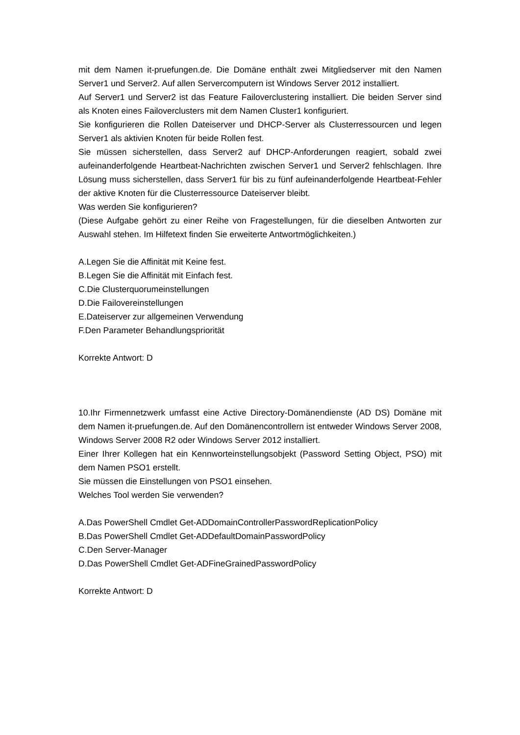mit dem Namen it-pruefungen.de. Die Domäne enthält zwei Mitgliedserver mit den Namen Server1 und Server2. Auf allen Servercomputern ist Windows Server 2012 installiert.
Auf Server1 und Server2 ist das Feature Failoverclustering installiert. Die beiden Server sind als Knoten eines Failoverclusters mit dem Namen Cluster1 konfiguriert.
Sie konfigurieren die Rollen Dateiserver und DHCP-Server als Clusterressourcen und legen Server1 als aktivien Knoten für beide Rollen fest.
Sie müssen sicherstellen, dass Server2 auf DHCP-Anforderungen reagiert, sobald zwei aufeinanderfolgende Heartbeat-Nachrichten zwischen Server1 und Server2 fehlschlagen. Ihre Lösung muss sicherstellen, dass Server1 für bis zu fünf aufeinanderfolgende Heartbeat-Fehler der aktive Knoten für die Clusterressource Dateiserver bleibt.
Was werden Sie konfigurieren?
(Diese Aufgabe gehört zu einer Reihe von Fragestellungen, für die dieselben Antworten zur Auswahl stehen. Im Hilfetext finden Sie erweiterte Antwortmöglichkeiten.)
A.Legen Sie die Affinität mit Keine fest.
B.Legen Sie die Affinität mit Einfach fest.
C.Die Clusterquorumeinstellungen
D.Die Failovereinstellungen
E.Dateiserver zur allgemeinen Verwendung
F.Den Parameter Behandlungspriorität
Korrekte Antwort: D
10.Ihr Firmennetzwerk umfasst eine Active Directory-Domänendienste (AD DS) Domäne mit dem Namen it-pruefungen.de. Auf den Domänencontrollern ist entweder Windows Server 2008, Windows Server 2008 R2 oder Windows Server 2012 installiert.
Einer Ihrer Kollegen hat ein Kennworteinstellungsobjekt (Password Setting Object, PSO) mit dem Namen PSO1 erstellt.
Sie müssen die Einstellungen von PSO1 einsehen.
Welches Tool werden Sie verwenden?
A.Das PowerShell Cmdlet Get-ADDomainControllerPasswordReplicationPolicy
B.Das PowerShell Cmdlet Get-ADDefaultDomainPasswordPolicy
C.Den Server-Manager
D.Das PowerShell Cmdlet Get-ADFineGrainedPasswordPolicy
Korrekte Antwort: D